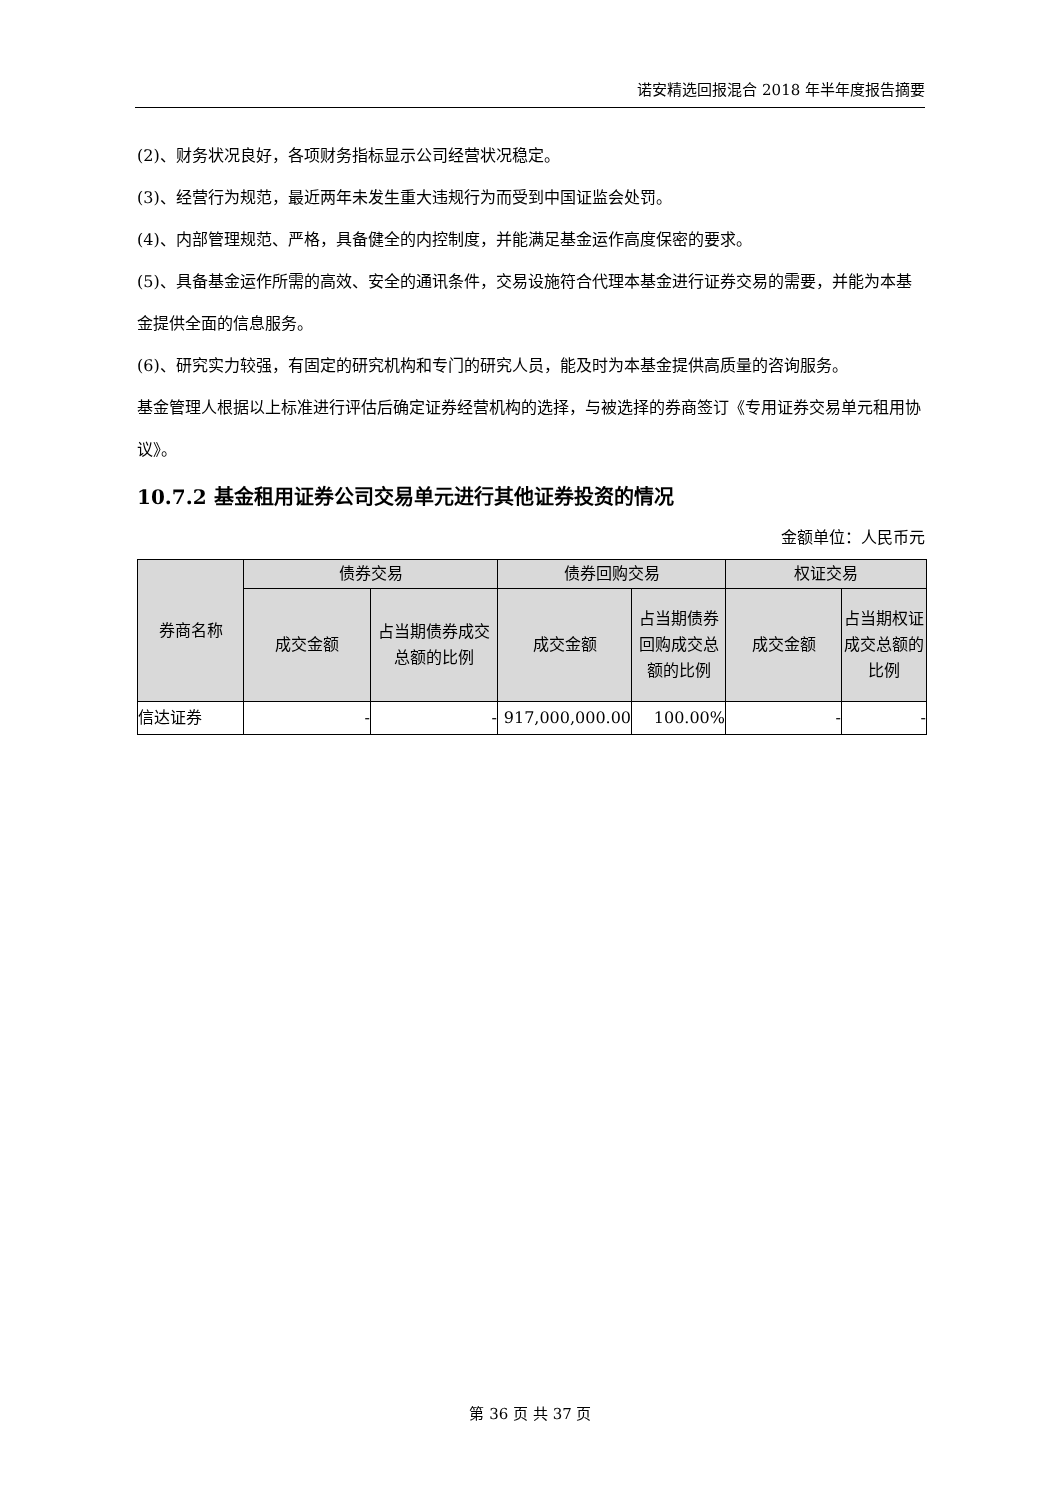诺安精选回报混合 2018 年半年度报告摘要
(2)、财务状况良好，各项财务指标显示公司经营状况稳定。
(3)、经营行为规范，最近两年未发生重大违规行为而受到中国证监会处罚。
(4)、内部管理规范、严格，具备健全的内控制度，并能满足基金运作高度保密的要求。
(5)、具备基金运作所需的高效、安全的通讯条件，交易设施符合代理本基金进行证券交易的需要，并能为本基金提供全面的信息服务。
(6)、研究实力较强，有固定的研究机构和专门的研究人员，能及时为本基金提供高质量的咨询服务。
基金管理人根据以上标准进行评估后确定证券经营机构的选择，与被选择的券商签订《专用证券交易单元租用协议》。
10.7.2 基金租用证券公司交易单元进行其他证券投资的情况
金额单位：人民币元
| 券商名称 | 债券交易 | | 债券回购交易 | | 权证交易 | |
| --- | --- | --- | --- | --- | --- | --- |
| | 成交金额 | 占当期债券成交总额的比例 | 成交金额 | 占当期债券回购成交总额的比例 | 成交金额 | 占当期权证成交总额的比例 |
| 信达证券 | - | - | 917,000,000.00 | 100.00% | - | - |
第 36 页 共 37 页